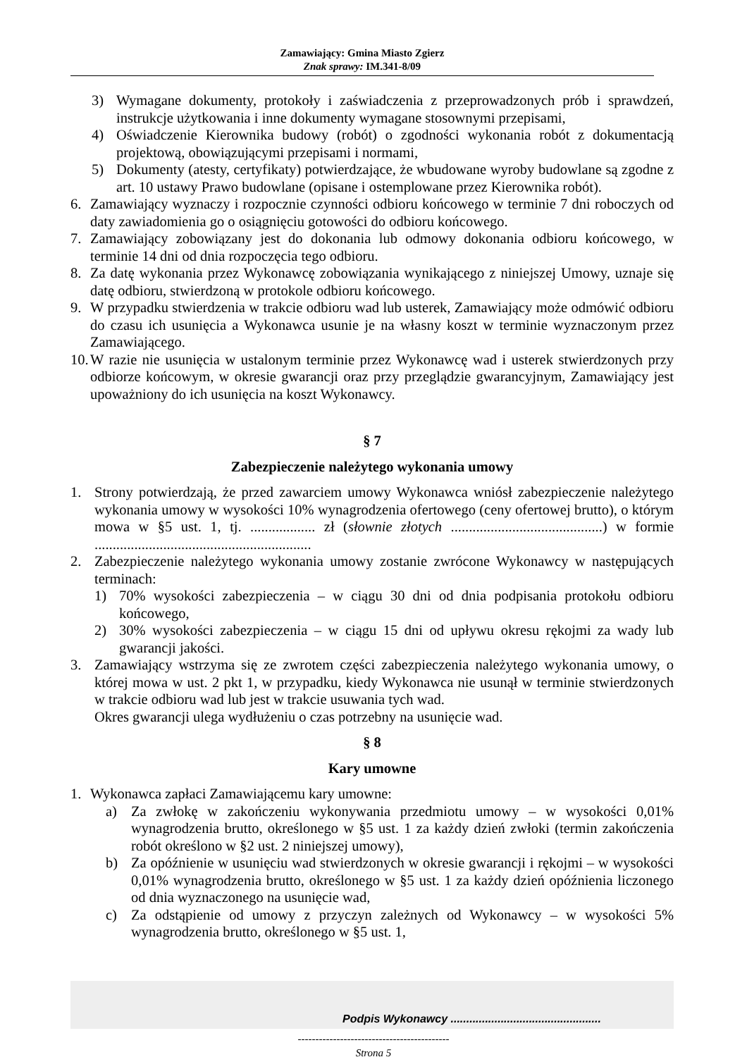Zamawiający: Gmina Miasto Zgierz
Znak sprawy: IM.341-8/09
3) Wymagane dokumenty, protokoły i zaświadczenia z przeprowadzonych prób i sprawdzeń, instrukcje użytkowania i inne dokumenty wymagane stosownymi przepisami,
4) Oświadczenie Kierownika budowy (robót) o zgodności wykonania robót z dokumentacją projektową, obowiązującymi przepisami i normami,
5) Dokumenty (atesty, certyfikaty) potwierdzające, że wbudowane wyroby budowlane są zgodne z art. 10 ustawy Prawo budowlane (opisane i ostemplowane przez Kierownika robót).
6. Zamawiający wyznaczy i rozpocznie czynności odbioru końcowego w terminie 7 dni roboczych od daty zawiadomienia go o osiągnięciu gotowości do odbioru końcowego.
7. Zamawiający zobowiązany jest do dokonania lub odmowy dokonania odbioru końcowego, w terminie 14 dni od dnia rozpoczęcia tego odbioru.
8. Za datę wykonania przez Wykonawcę zobowiązania wynikającego z niniejszej Umowy, uznaje się datę odbioru, stwierdzoną w protokole odbioru końcowego.
9. W przypadku stwierdzenia w trakcie odbioru wad lub usterek, Zamawiający może odmówić odbioru do czasu ich usunięcia a Wykonawca usunie je na własny koszt w terminie wyznaczonym przez Zamawiającego.
10. W razie nie usunięcia w ustalonym terminie przez Wykonawcę wad i usterek stwierdzonych przy odbiorze końcowym, w okresie gwarancji oraz przy przeglądzie gwarancyjnym, Zamawiający jest upoważniony do ich usunięcia na koszt Wykonawcy.
§ 7
Zabezpieczenie należytego wykonania umowy
1. Strony potwierdzają, że przed zawarciem umowy Wykonawca wniósł zabezpieczenie należytego wykonania umowy w wysokości 10% wynagrodzenia ofertowego (ceny ofertowej brutto), o którym mowa w §5 ust. 1, tj. .................. zł (słownie złotych ..........................................) w formie ............................................................
2. Zabezpieczenie należytego wykonania umowy zostanie zwrócone Wykonawcy w następujących terminach:
1) 70% wysokości zabezpieczenia – w ciągu 30 dni od dnia podpisania protokołu odbioru końcowego,
2) 30% wysokości zabezpieczenia – w ciągu 15 dni od upływu okresu rękojmi za wady lub gwarancji jakości.
3. Zamawiający wstrzyma się ze zwrotem części zabezpieczenia należytego wykonania umowy, o której mowa w ust. 2 pkt 1, w przypadku, kiedy Wykonawca nie usunął w terminie stwierdzonych w trakcie odbioru wad lub jest w trakcie usuwania tych wad.
Okres gwarancji ulega wydłużeniu o czas potrzebny na usunięcie wad.
§ 8
Kary umowne
1. Wykonawca zapłaci Zamawiającemu kary umowne:
a) Za zwłokę w zakończeniu wykonywania przedmiotu umowy – w wysokości 0,01% wynagrodzenia brutto, określonego w §5 ust. 1 za każdy dzień zwłoki (termin zakończenia robót określono w §2 ust. 2 niniejszej umowy),
b) Za opóźnienie w usunięciu wad stwierdzonych w okresie gwarancji i rękojmi – w wysokości 0,01% wynagrodzenia brutto, określonego w §5 ust. 1 za każdy dzień opóźnienia liczonego od dnia wyznaczonego na usunięcie wad,
c) Za odstąpienie od umowy z przyczyn zależnych od Wykonawcy – w wysokości 5% wynagrodzenia brutto, określonego w §5 ust. 1,
Podpis Wykonawcy ................................................
-------------------------------------------
Strona 5